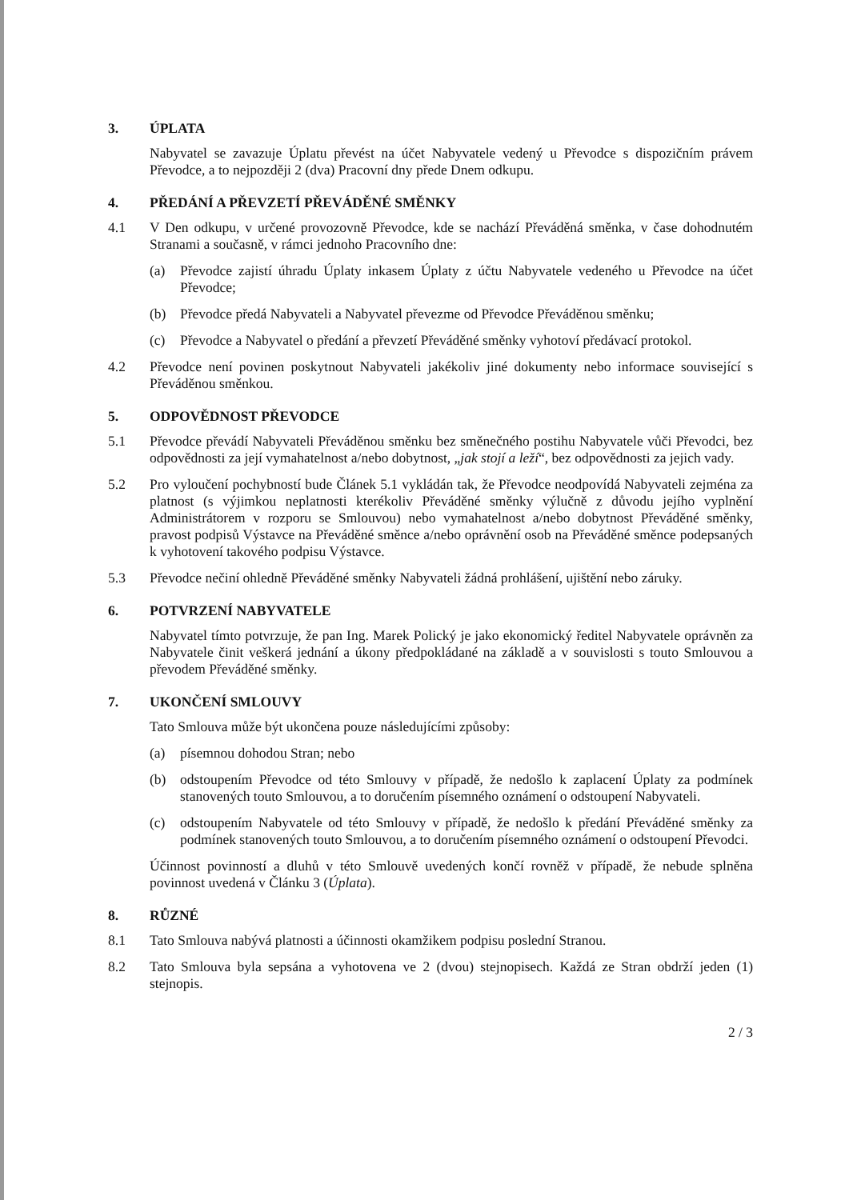3. ÚPLATA
Nabyvatel se zavazuje Úplatu převést na účet Nabyvatele vedený u Převodce s dispozičním právem Převodce, a to nejpozději 2 (dva) Pracovní dny přede Dnem odkupu.
4. PŘEDÁNÍ A PŘEVZETÍ PŘEVÁDĚNÉ SMĚNKY
4.1 V Den odkupu, v určené provozovně Převodce, kde se nachází Převáděná směnka, v čase dohodnutém Stranami a současně, v rámci jednoho Pracovního dne:
(a) Převodce zajistí úhradu Úplaty inkasem Úplaty z účtu Nabyvatele vedeného u Převodce na účet Převodce;
(b) Převodce předá Nabyvateli a Nabyvatel převezme od Převodce Převáděnou směnku;
(c) Převodce a Nabyvatel o předání a převzetí Převáděné směnky vyhotoví předávací protokol.
4.2 Převodce není povinen poskytnout Nabyvateli jakékoliv jiné dokumenty nebo informace související s Převáděnou směnkou.
5. ODPOVĚDNOST PŘEVODCE
5.1 Převodce převádí Nabyvateli Převáděnou směnku bez směnečného postihu Nabyvatele vůči Převodci, bez odpovědnosti za její vymahatelnost a/nebo dobytnost, „jak stojí a leží“, bez odpovědnosti za jejich vady.
5.2 Pro vyloučení pochybností bude Článek 5.1 vykládán tak, že Převodce neodpovídá Nabyvateli zejména za platnost (s výjimkou neplatnosti kterékoliv Převáděné směnky výlučně z důvodu jejího vyplnění Administrátorem v rozporu se Smlouvou) nebo vymahatelnost a/nebo dobytnost Převáděné směnky, pravost podpisů Výstavce na Převáděné směnce a/nebo oprávnění osob na Převáděné směnce podepsaných k vyhotovení takového podpisu Výstavce.
5.3 Převodce nečiní ohledně Převáděné směnky Nabyvateli žádná prohlášení, ujištění nebo záruky.
6. POTVRZENÍ NABYVATELE
Nabyvatel tímto potvrzuje, že pan Ing. Marek Polický je jako ekonomický ředitel Nabyvatele oprávněn za Nabyvatele činit veškerá jednání a úkony předpokládané na základě a v souvislosti s touto Smlouvou a převodem Převáděné směnky.
7. UKONČENÍ SMLOUVY
Tato Smlouva může být ukončena pouze následujícími způsoby:
(a) písemnou dohodou Stran; nebo
(b) odstoupením Převodce od této Smlouvy v případě, že nedošlo k zaplacení Úplaty za podmínek stanovených touto Smlouvou, a to doručením písemného oznámení o odstoupení Nabyvateli.
(c) odstoupením Nabyvatele od této Smlouvy v případě, že nedošlo k předání Převáděné směnky za podmínek stanovených touto Smlouvou, a to doručením písemného oznámení o odstoupení Převodci.
Účinnost povinností a dluhů v této Smlouvě uvedených končí rovněž v případě, že nebude splněna povinnost uvedená v Článku 3 (Úplata).
8. RŮZNÉ
8.1 Tato Smlouva nabývá platnosti a účinnosti okamžikem podpisu poslední Stranou.
8.2 Tato Smlouva byla sepsána a vyhotovena ve 2 (dvou) stejnopisech. Každá ze Stran obdrží jeden (1) stejnopis.
2 / 3